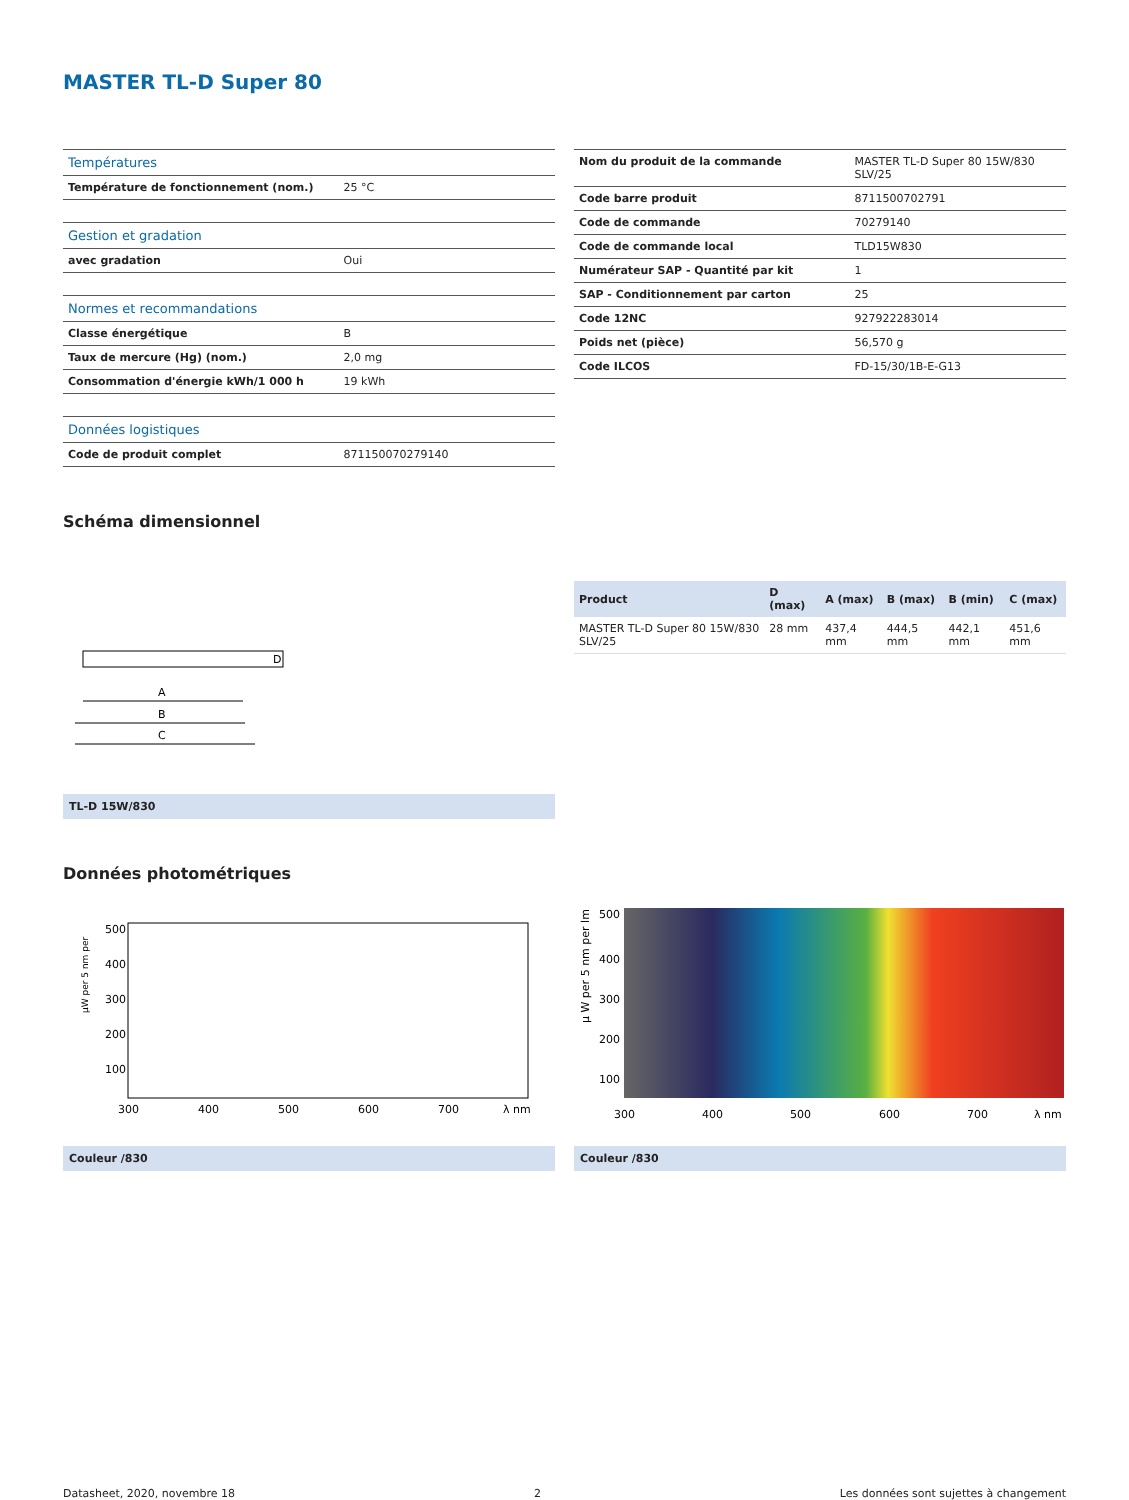MASTER TL-D Super 80
| Températures | |
| Température de fonctionnement (nom.) | 25 °C |
| Gestion et gradation | |
| avec gradation | Oui |
| Normes et recommandations | |
| Classe énergétique | B |
| Taux de mercure (Hg) (nom.) | 2,0 mg |
| Consommation d'énergie kWh/1 000 h | 19 kWh |
| Données logistiques | |
| Code de produit complet | 871150070279140 |
| Nom du produit de la commande | MASTER TL-D Super 80 15W/830 SLV/25 |
| Code barre produit | 8711500702791 |
| Code de commande | 70279140 |
| Code de commande local | TLD15W830 |
| Numérateur SAP - Quantité par kit | 1 |
| SAP - Conditionnement par carton | 25 |
| Code 12NC | 927922283014 |
| Poids net (pièce) | 56,570 g |
| Code ILCOS | FD-15/30/1B-E-G13 |
Schéma dimensionnel
A
B
C
D
TL-D 15W/830
| Product | D (max) | A (max) | B (max) | B (min) | C (max) |
| --- | --- | --- | --- | --- | --- |
| MASTER TL-D Super 80 15W/830 SLV/25 | 28 mm | 437,4 mm | 444,5 mm | 442,1 mm | 451,6 mm |
Données photométriques
µW per 5 nm per
500
400
300
200
100
300
400
500
600
700
λ nm
Couleur /830
µ W per 5 nm per lm
500
400
300
200
100
300
400
500
600
700
λ nm
Couleur /830
Datasheet, 2020, novembre 18 2 Les données sont sujettes à changement